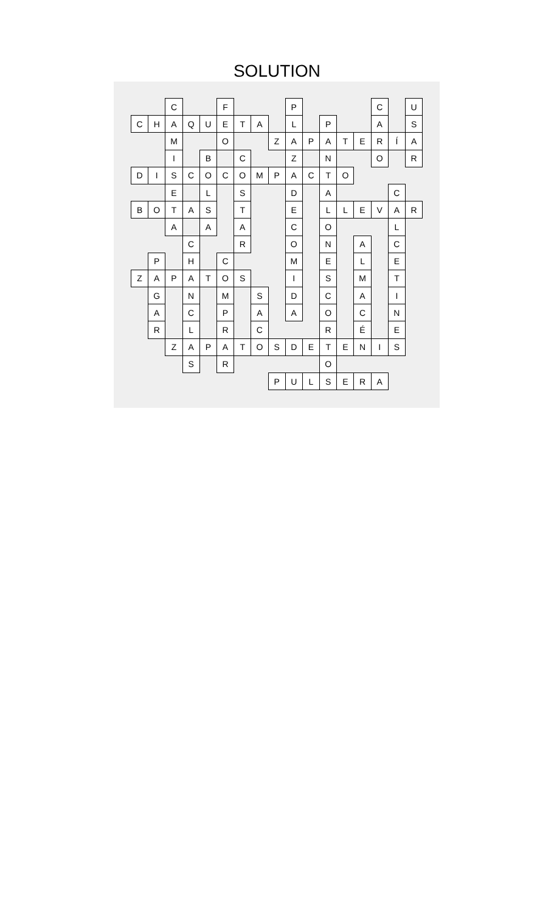SOLUTION
| | | C | | | F | | | | P | | | | | C | | U |
| C | H | A | Q | U | E | T | A | | L | | P | | | A | | S |
| | | M | | | O | | | Z | A | P | A | T | E | R | Í | A |
| | | I | | B | | C | | | Z | | N | | | O | | R |
| D | I | S | C | O | C | O | M | P | A | C | T | O | | | | |
| | | E | | L | | S | | | D | | A | | | | C | |
| B | O | T | A | S | | T | | | E | | L | L | E | V | A | R |
| | | A | | A | | A | | | C | | O | | | | L | |
| | | | C | | | R | | | O | | N | | A | | C | |
| | P | | H | | C | | | | M | | E | | L | | E | |
| Z | A | P | A | T | O | S | | | I | | S | | M | | T | |
| | G | | N | | M | | S | | D | | C | | A | | I | |
| | A | | C | | P | | A | | A | | O | | C | | N | |
| | R | | L | | R | | C | | | | R | | É | | E | |
| | | Z | A | P | A | T | O | S | D | E | T | E | N | I | S | |
| | | | S | | R | | | | | | O | | | | | |
| | | | | | | | | P | U | L | S | E | R | A | | |